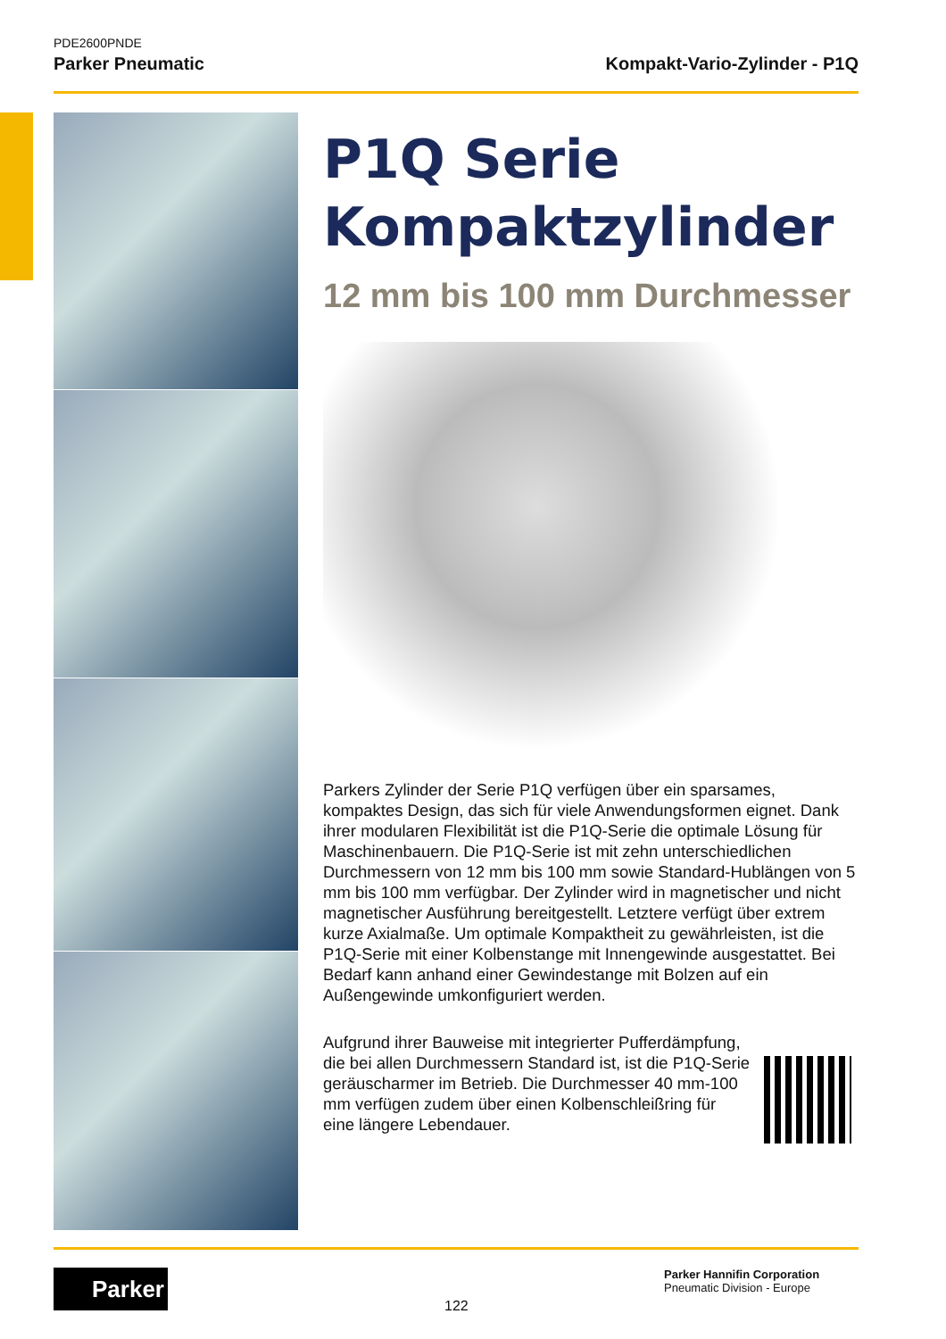PDE2600PNDE
Parker Pneumatic Kompakt-Vario-Zylinder - P1Q
P1Q Serie
Kompaktzylinder
12 mm bis 100 mm Durchmesser
Parkers Zylinder der Serie P1Q verfügen über ein sparsames, kompaktes Design, das sich für viele Anwendungsformen eignet. Dank ihrer modularen Flexibilität ist die P1Q-Serie die optimale Lösung für Maschinenbauern. Die P1Q-Serie ist mit zehn unterschiedlichen Durchmessern von 12 mm bis 100 mm sowie Standard-Hublängen von 5 mm bis 100 mm verfügbar. Der Zylinder wird in magnetischer und nicht magnetischer Ausführung bereitgestellt. Letztere verfügt über extrem kurze Axialmaße. Um optimale Kompaktheit zu gewährleisten, ist die P1Q-Serie mit einer Kolbenstange mit Innengewinde ausgestattet. Bei Bedarf kann anhand einer Gewindestange mit Bolzen auf ein Außengewinde umkonfiguriert werden.
Aufgrund ihrer Bauweise mit integrierter Pufferdämpfung, die bei allen Durchmessern Standard ist, ist die P1Q-Serie geräuscharmer im Betrieb. Die Durchmesser 40 mm-100 mm verfügen zudem über einen Kolbenschleißring für eine längere Lebendauer.
Parker
122
Parker Hannifin Corporation
Pneumatic Division - Europe